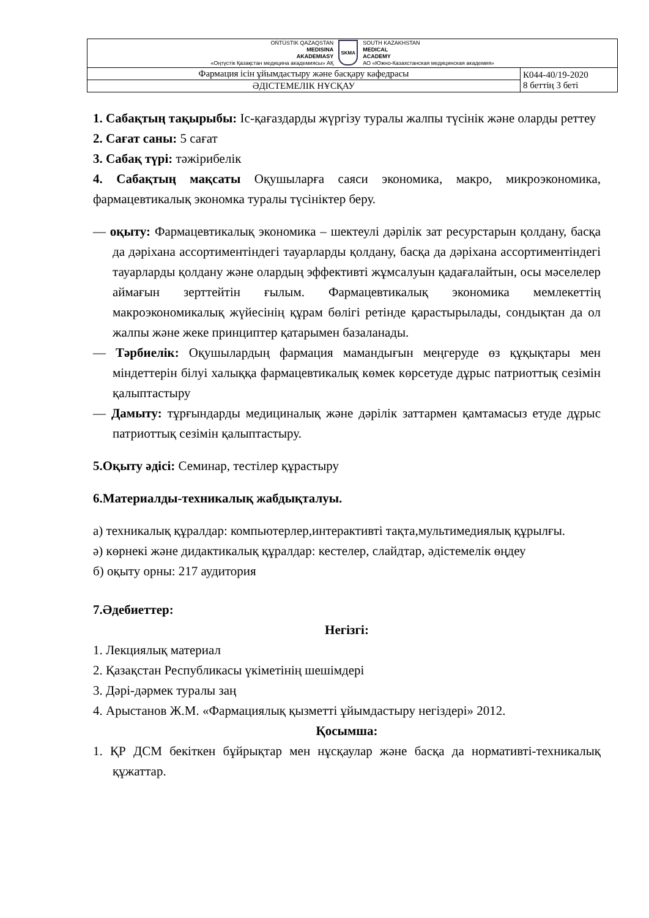| OŃTÚSTIK QAZAQSTAN MEDISINA AKADEMIASY «Оңтүстік Қазақстан медицина академиясы» АҚ SKMA SOUTH KAZAKHSTAN MEDICAL ACADEMY АО «Южно-Казахстанская медицинская академия» | |
| Фармация ісін ұйымдастыру және басқару кафедрасы | К044-40/19-2020 8 беттің 3 беті |
| ӘДІСТЕМЕЛІК НҰСҚАУ | |
1. Сабақтың тақырыбы: Іс-қағаздарды жүргізу туралы жалпы түсінік және оларды реттеу
2. Сағат саны: 5 сағат
3. Сабақ түрі: тәжірибелік
4. Сабақтың мақсаты Оқушыларға саяси экономика, макро, микроэкономика, фармацевтикалық экономка туралы түсініктер беру.
— оқыту: Фармацевтикалық экономика – шектеулі дәрілік зат ресурстарын қолдану, басқа да дәріхана ассортиментіндегі тауарларды қолдану, басқа да дәріхана ассортиментіндегі тауарларды қолдану және олардың эффективті жұмсалуын қадағалайтын, осы мәселелер аймағын зерттейтін ғылым. Фармацевтикалық экономика мемлекеттің макроэкономикалық жүйесінің құрам бөлігі ретінде қарастырылады, сондықтан да ол жалпы және жеке принциптер қатарымен базаланады.
— Тәрбиелік: Оқушылардың фармация мамандығын меңгеруде өз құқықтары мен міндеттерін білуі халыққа фармацевтикалық көмек көрсетуде дұрыс патриоттық сезімін қалыптастыру
— Дамыту: тұрғындарды медициналық және дәрілік заттармен қамтамасыз етуде дұрыс патриоттық сезімін қалыптастыру.
5.Оқыту әдісі: Семинар, тестілер құрастыру
6.Материалды-техникалық жабдықталуы.
а) техникалық құралдар: компьютерлер,интерактивті тақта,мультимедиялық құрылғы.
ә) көрнекі және дидактикалық құралдар: кестелер, слайдтар, әдістемелік өңдеу
б) оқыту орны: 217 аудитория
7.Әдебиеттер:
Негізгі:
1. Лекциялық материал
2. Қазақстан Республикасы үкіметінің шешімдері
3. Дәрі-дәрмек туралы заң
4. Арыстанов Ж.М. «Фармациялық қызметті ұйымдастыру негіздері» 2012.
Қосымша:
1. ҚР ДСМ бекіткен бұйрықтар мен нұсқаулар және басқа да нормативті-техникалық құжаттар.